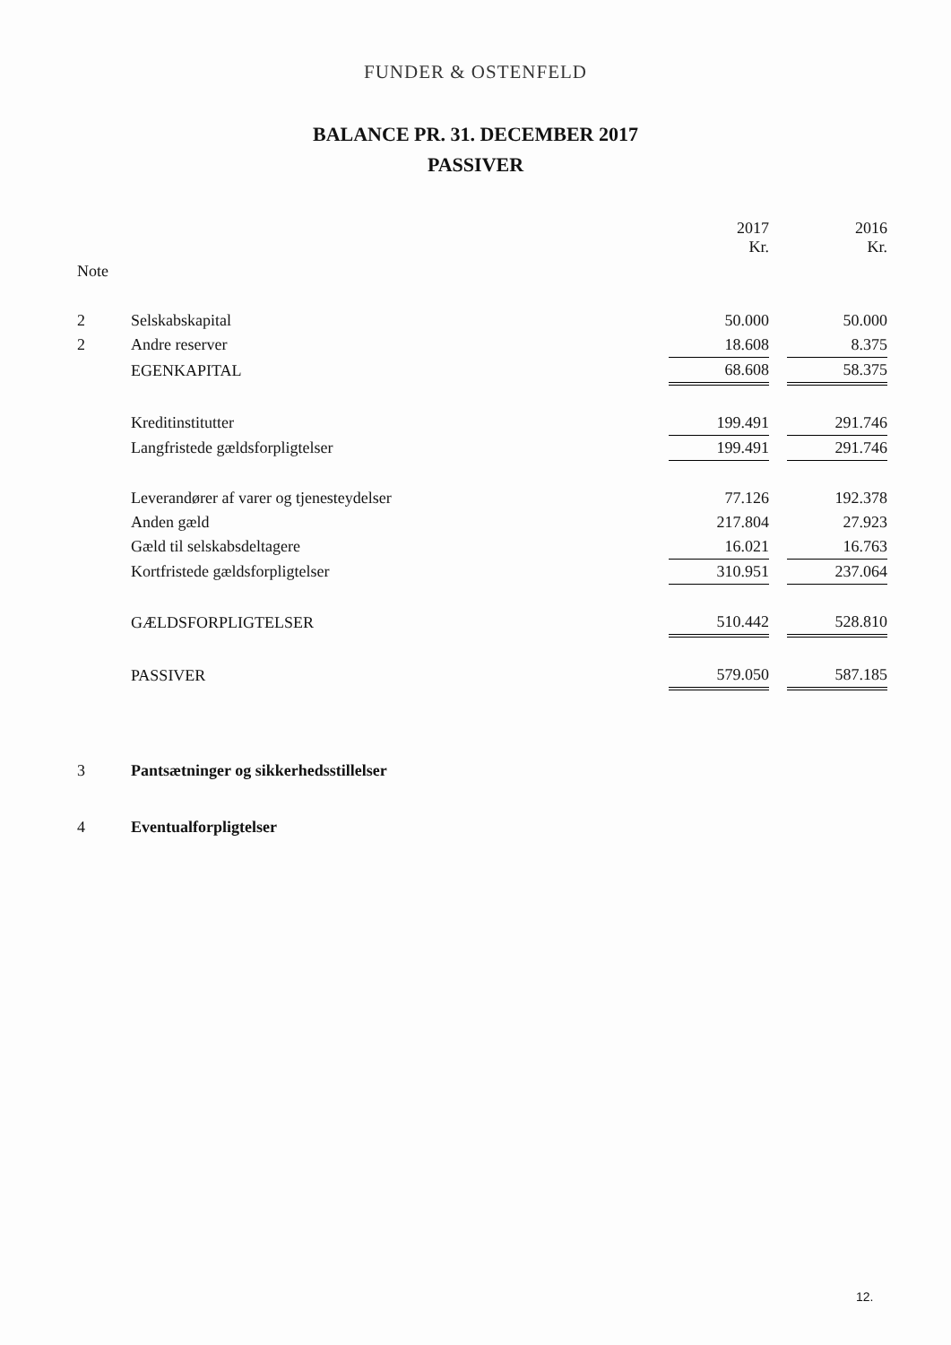FUNDER & OSTENFELD
BALANCE PR. 31. DECEMBER 2017
PASSIVER
| | | 2017 Kr. | | 2016 Kr. |
| --- | --- | --- | --- | --- |
| Note | | | | |
| 2 | Selskabskapital | 50.000 | | 50.000 |
| 2 | Andre reserver | 18.608 | | 8.375 |
| | EGENKAPITAL | 68.608 | | 58.375 |
| | Kreditinstitutter | 199.491 | | 291.746 |
| | Langfristede gældsforpligtelser | 199.491 | | 291.746 |
| | Leverandører af varer og tjenesteydelser | 77.126 | | 192.378 |
| | Anden gæld | 217.804 | | 27.923 |
| | Gæld til selskabsdeltagere | 16.021 | | 16.763 |
| | Kortfristede gældsforpligtelser | 310.951 | | 237.064 |
| | GÆLDSFORPLIGTELSER | 510.442 | | 528.810 |
| | PASSIVER | 579.050 | | 587.185 |
| 3 | Pantsætninger og sikkerhedsstillelser | | | |
| 4 | Eventualforpligtelser | | | |
12.